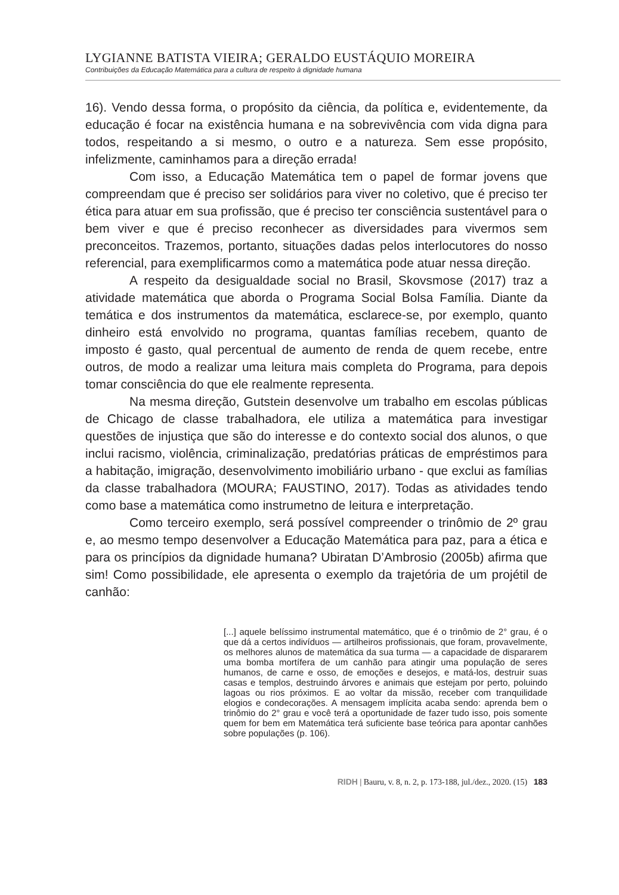LYGIANNE BATISTA VIEIRA; GERALDO EUSTÁQUIO MOREIRA
Contribuições da Educação Matemática para a cultura de respeito à dignidade humana
16). Vendo dessa forma, o propósito da ciência, da política e, evidentemente, da educação é focar na existência humana e na sobrevivência com vida digna para todos, respeitando a si mesmo, o outro e a natureza. Sem esse propósito, infelizmente, caminhamos para a direção errada!
Com isso, a Educação Matemática tem o papel de formar jovens que compreendam que é preciso ser solidários para viver no coletivo, que é preciso ter ética para atuar em sua profissão, que é preciso ter consciência sustentável para o bem viver e que é preciso reconhecer as diversidades para vivermos sem preconceitos. Trazemos, portanto, situações dadas pelos interlocutores do nosso referencial, para exemplificarmos como a matemática pode atuar nessa direção.
A respeito da desigualdade social no Brasil, Skovsmose (2017) traz a atividade matemática que aborda o Programa Social Bolsa Família. Diante da temática e dos instrumentos da matemática, esclarece-se, por exemplo, quanto dinheiro está envolvido no programa, quantas famílias recebem, quanto de imposto é gasto, qual percentual de aumento de renda de quem recebe, entre outros, de modo a realizar uma leitura mais completa do Programa, para depois tomar consciência do que ele realmente representa.
Na mesma direção, Gutstein desenvolve um trabalho em escolas públicas de Chicago de classe trabalhadora, ele utiliza a matemática para investigar questões de injustiça que são do interesse e do contexto social dos alunos, o que inclui racismo, violência, criminalização, predatórias práticas de empréstimos para a habitação, imigração, desenvolvimento imobiliário urbano - que exclui as famílias da classe trabalhadora (MOURA; FAUSTINO, 2017). Todas as atividades tendo como base a matemática como instrumetno de leitura e interpretação.
Como terceiro exemplo, será possível compreender o trinômio de 2º grau e, ao mesmo tempo desenvolver a Educação Matemática para paz, para a ética e para os princípios da dignidade humana? Ubiratan D’Ambrosio (2005b) afirma que sim! Como possibilidade, ele apresenta o exemplo da trajetória de um projétil de canhão:
[...] aquele belíssimo instrumental matemático, que é o trinômio de 2° grau, é o que dá a certos indivíduos — artilheiros profissionais, que foram, provavelmente, os melhores alunos de matemática da sua turma — a capacidade de dispararem uma bomba mortífera de um canhão para atingir uma população de seres humanos, de carne e osso, de emoções e desejos, e matá-los, destruir suas casas e templos, destruindo árvores e animais que estejam por perto, poluindo lagoas ou rios próximos. E ao voltar da missão, receber com tranquilidade elogios e condecorações. A mensagem implícita acaba sendo: aprenda bem o trinômio do 2° grau e você terá a oportunidade de fazer tudo isso, pois somente quem for bem em Matemática terá suficiente base teórica para apontar canhões sobre populações (p. 106).
RIDH | Bauru, v. 8, n. 2, p. 173-188, jul./dez., 2020. (15) 183